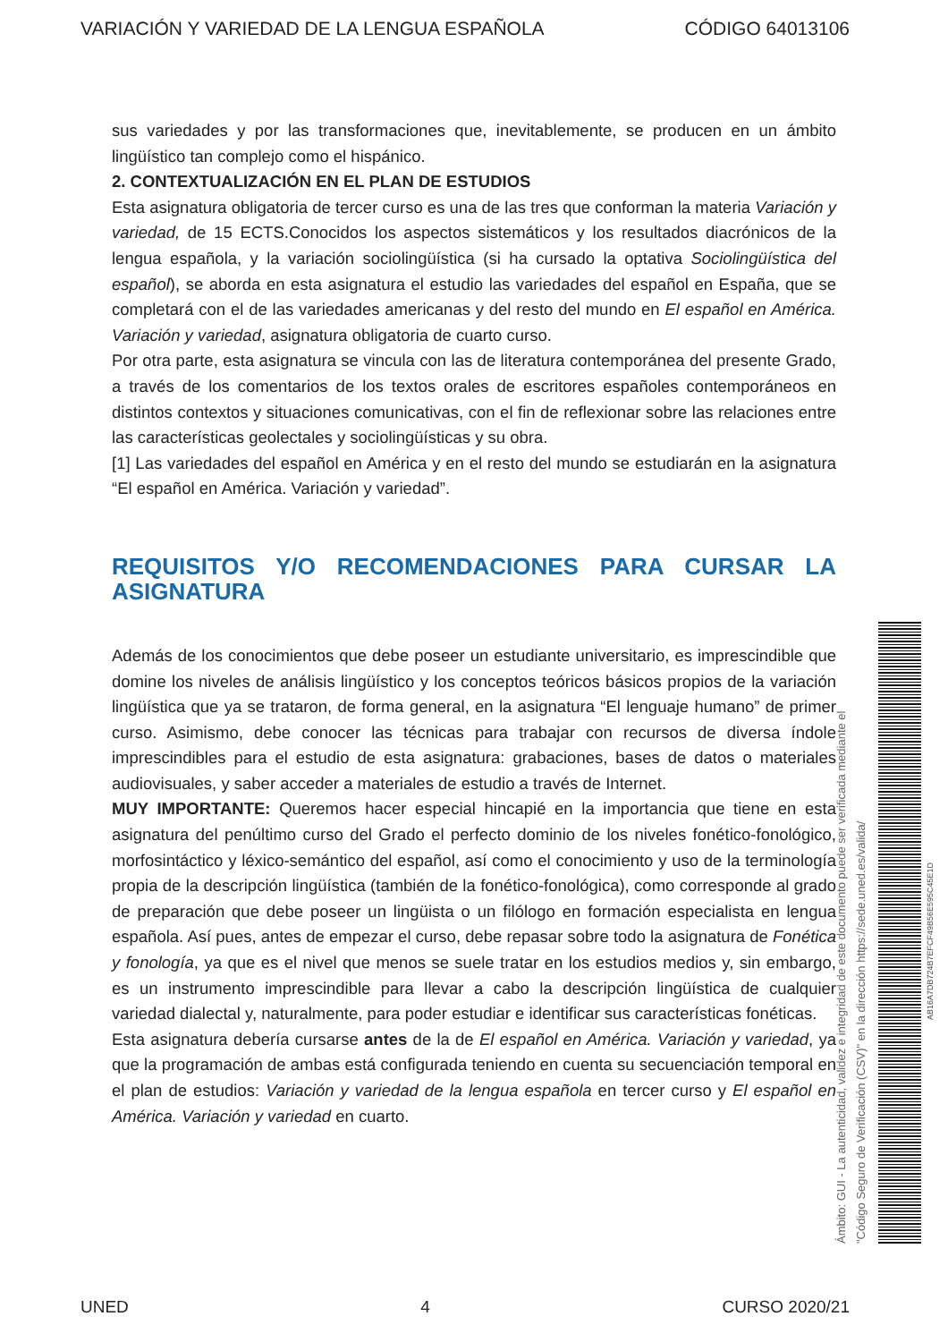VARIACIÓN Y VARIEDAD DE LA LENGUA ESPAÑOLA CÓDIGO 64013106
sus variedades y por las transformaciones que, inevitablemente, se producen en un ámbito lingüístico tan complejo como el hispánico.
2. CONTEXTUALIZACIÓN EN EL PLAN DE ESTUDIOS
Esta asignatura obligatoria de tercer curso es una de las tres que conforman la materia Variación y variedad, de 15 ECTS.Conocidos los aspectos sistemáticos y los resultados diacrónicos de la lengua española, y la variación sociolingüística (si ha cursado la optativa Sociolingüística del español), se aborda en esta asignatura el estudio las variedades del español en España, que se completará con el de las variedades americanas y del resto del mundo en El español en América. Variación y variedad, asignatura obligatoria de cuarto curso.
Por otra parte, esta asignatura se vincula con las de literatura contemporánea del presente Grado, a través de los comentarios de los textos orales de escritores españoles contemporáneos en distintos contextos y situaciones comunicativas, con el fin de reflexionar sobre las relaciones entre las características geolectales y sociolingüísticas y su obra.
[1] Las variedades del español en América y en el resto del mundo se estudiarán en la asignatura “El español en América. Variación y variedad”.
REQUISITOS Y/O RECOMENDACIONES PARA CURSAR LA ASIGNATURA
Además de los conocimientos que debe poseer un estudiante universitario, es imprescindible que domine los niveles de análisis lingüístico y los conceptos teóricos básicos propios de la variación lingüística que ya se trataron, de forma general, en la asignatura “El lenguaje humano” de primer curso. Asimismo, debe conocer las técnicas para trabajar con recursos de diversa índole imprescindibles para el estudio de esta asignatura: grabaciones, bases de datos o materiales audiovisuales, y saber acceder a materiales de estudio a través de Internet.
MUY IMPORTANTE: Queremos hacer especial hincapié en la importancia que tiene en esta asignatura del penúltimo curso del Grado el perfecto dominio de los niveles fonético-fonológico, morfosintáctico y léxico-semántico del español, así como el conocimiento y uso de la terminología propia de la descripción lingüística (también de la fonético-fonológica), como corresponde al grado de preparación que debe poseer un lingüista o un filólogo en formación especialista en lengua española. Así pues, antes de empezar el curso, debe repasar sobre todo la asignatura de Fonética y fonología, ya que es el nivel que menos se suele tratar en los estudios medios y, sin embargo, es un instrumento imprescindible para llevar a cabo la descripción lingüística de cualquier variedad dialectal y, naturalmente, para poder estudiar e identificar sus características fonéticas.
Esta asignatura debería cursarse antes de la de El español en América. Variación y variedad, ya que la programación de ambas está configurada teniendo en cuenta su secuenciación temporal en el plan de estudios: Variación y variedad de la lengua española en tercer curso y El español en América. Variación y variedad en cuarto.
Ámbito: GUI - La autenticidad, validez e integridad de este documento puede ser verificada mediante el
"Código Seguro de Verificación (CSV)" en la dirección https://sede.uned.es/valida/
AB16A7DB724B7EFCF49B56E595C45E1D
UNED 4 CURSO 2020/21